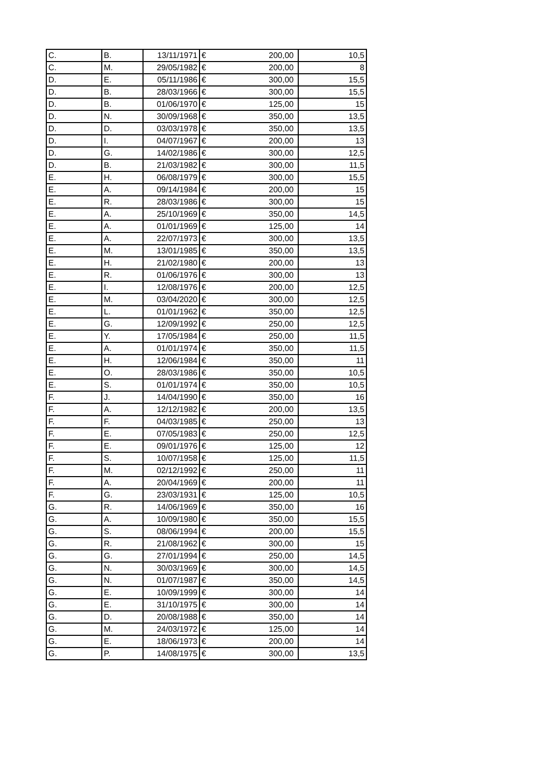| C. | B. | 13/11/1971 | € | 200,00 | 10,5 |
| C. | M. | 29/05/1982 | € | 200,00 | 8 |
| D. | E. | 05/11/1986 | € | 300,00 | 15,5 |
| D. | B. | 28/03/1966 | € | 300,00 | 15,5 |
| D. | B. | 01/06/1970 | € | 125,00 | 15 |
| D. | N. | 30/09/1968 | € | 350,00 | 13,5 |
| D. | D. | 03/03/1978 | € | 350,00 | 13,5 |
| D. | I. | 04/07/1967 | € | 200,00 | 13 |
| D. | G. | 14/02/1986 | € | 300,00 | 12,5 |
| D. | B. | 21/03/1982 | € | 300,00 | 11,5 |
| E. | H. | 06/08/1979 | € | 300,00 | 15,5 |
| E. | A. | 09/14/1984 | € | 200,00 | 15 |
| E. | R. | 28/03/1986 | € | 300,00 | 15 |
| E. | A. | 25/10/1969 | € | 350,00 | 14,5 |
| E. | A. | 01/01/1969 | € | 125,00 | 14 |
| E. | A. | 22/07/1973 | € | 300,00 | 13,5 |
| E. | M. | 13/01/1985 | € | 350,00 | 13,5 |
| E. | H. | 21/02/1980 | € | 200,00 | 13 |
| E. | R. | 01/06/1976 | € | 300,00 | 13 |
| E. | I. | 12/08/1976 | € | 200,00 | 12,5 |
| E. | M. | 03/04/2020 | € | 300,00 | 12,5 |
| E. | L. | 01/01/1962 | € | 350,00 | 12,5 |
| E. | G. | 12/09/1992 | € | 250,00 | 12,5 |
| E. | Y. | 17/05/1984 | € | 250,00 | 11,5 |
| E. | A. | 01/01/1974 | € | 350,00 | 11,5 |
| E. | H. | 12/06/1984 | € | 350,00 | 11 |
| E. | O. | 28/03/1986 | € | 350,00 | 10,5 |
| E. | S. | 01/01/1974 | € | 350,00 | 10,5 |
| F. | J. | 14/04/1990 | € | 350,00 | 16 |
| F. | A. | 12/12/1982 | € | 200,00 | 13,5 |
| F. | F. | 04/03/1985 | € | 250,00 | 13 |
| F. | E. | 07/05/1983 | € | 250,00 | 12,5 |
| F. | E. | 09/01/1976 | € | 125,00 | 12 |
| F. | S. | 10/07/1958 | € | 125,00 | 11,5 |
| F. | M. | 02/12/1992 | € | 250,00 | 11 |
| F. | A. | 20/04/1969 | € | 200,00 | 11 |
| F. | G. | 23/03/1931 | € | 125,00 | 10,5 |
| G. | R. | 14/06/1969 | € | 350,00 | 16 |
| G. | A. | 10/09/1980 | € | 350,00 | 15,5 |
| G. | S. | 08/06/1994 | € | 200,00 | 15,5 |
| G. | R. | 21/08/1962 | € | 300,00 | 15 |
| G. | G. | 27/01/1994 | € | 250,00 | 14,5 |
| G. | N. | 30/03/1969 | € | 300,00 | 14,5 |
| G. | N. | 01/07/1987 | € | 350,00 | 14,5 |
| G. | E. | 10/09/1999 | € | 300,00 | 14 |
| G. | E. | 31/10/1975 | € | 300,00 | 14 |
| G. | D. | 20/08/1988 | € | 350,00 | 14 |
| G. | M. | 24/03/1972 | € | 125,00 | 14 |
| G. | E. | 18/06/1973 | € | 200,00 | 14 |
| G. | P. | 14/08/1975 | € | 300,00 | 13,5 |